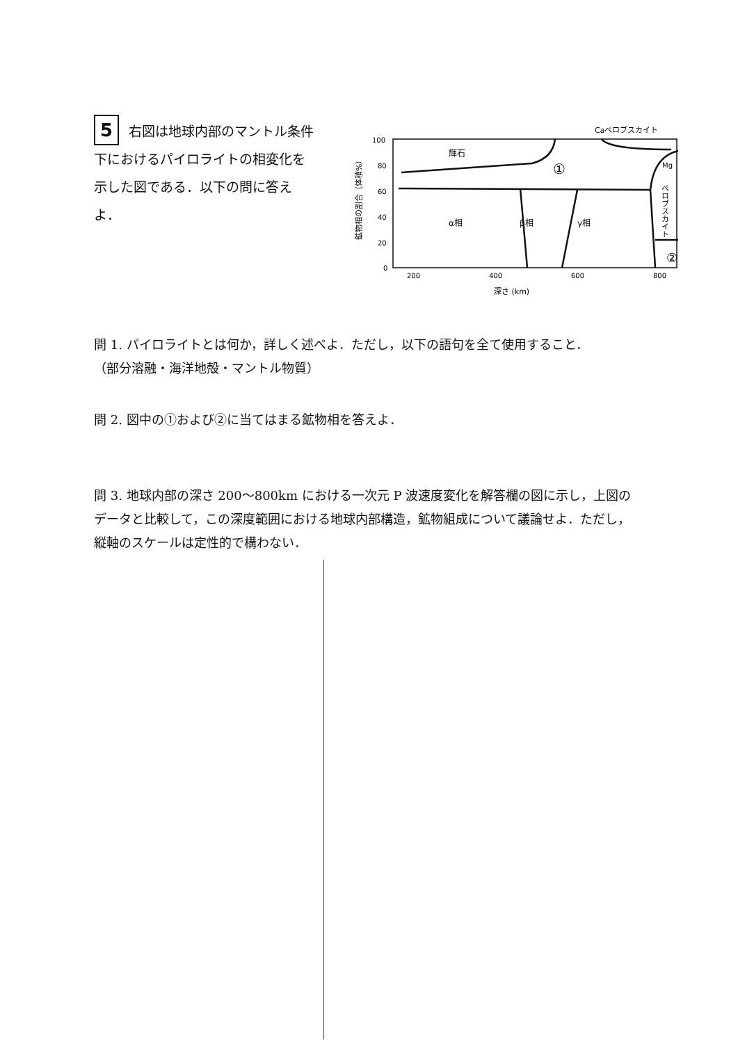5 右図は地球内部のマントル条件下におけるパイロライトの相変化を示した図である．以下の問に答えよ．
Caペロブスカイト
100
80
60
40
20
0
輝石
①
Mg
ペロブスカイト
α相
β相
γ相
②
鉱物相の割合（体積%）
200
400
600
800
深さ (km)
問 1. パイロライトとは何か，詳しく述べよ．ただし，以下の語句を全て使用すること．
（部分溶融・海洋地殻・マントル物質）
問 2. 図中の①および②に当てはまる鉱物相を答えよ．
問 3. 地球内部の深さ 200～800km における一次元 P 波速度変化を解答欄の図に示し，上図のデータと比較して，この深度範囲における地球内部構造，鉱物組成について議論せよ．ただし，縦軸のスケールは定性的で構わない．